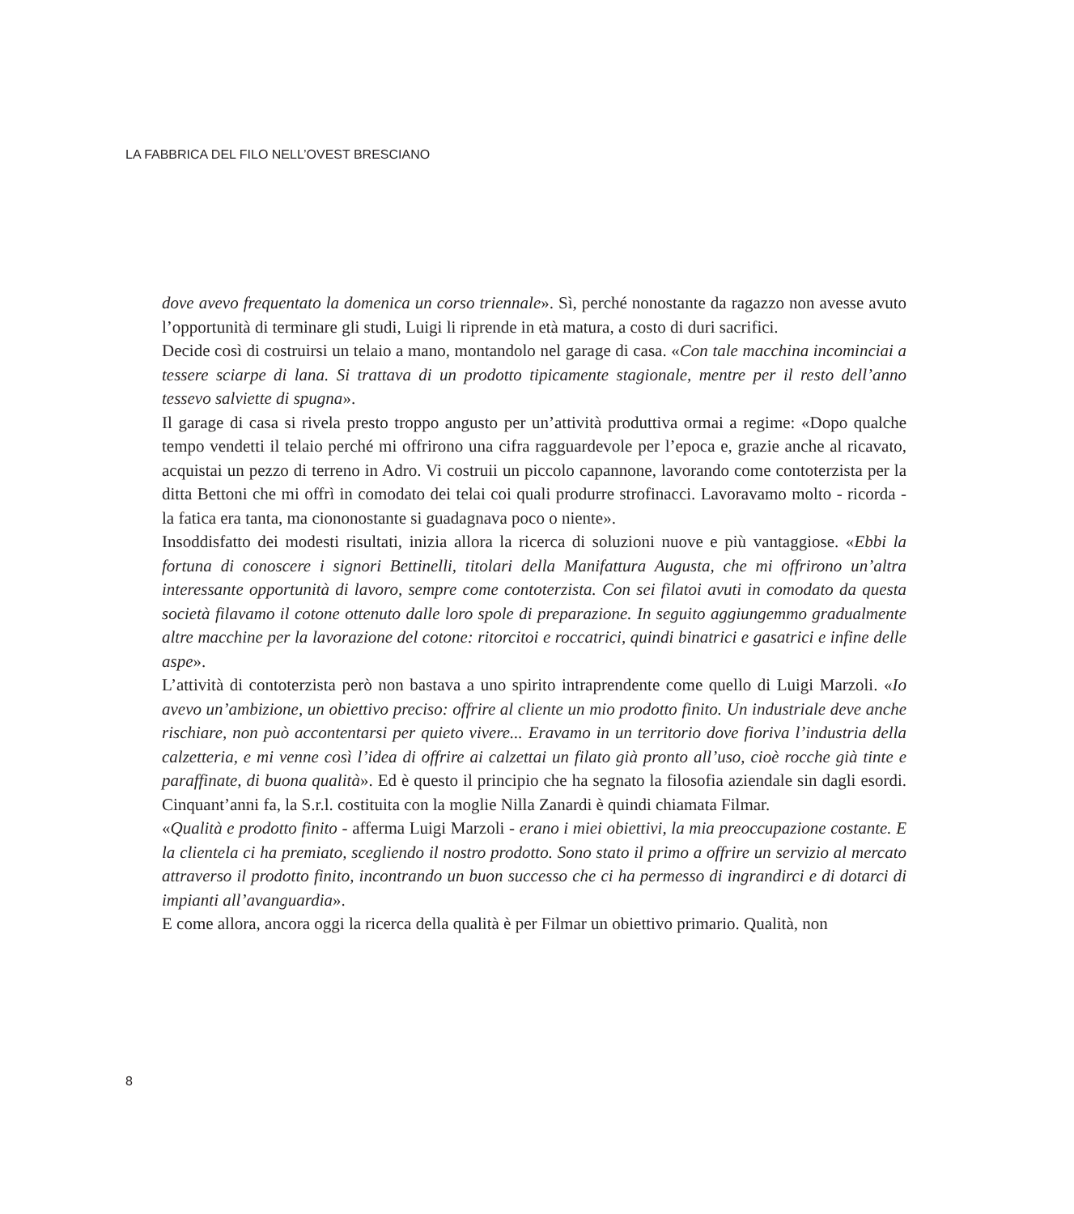LA FABBRICA DEL FILO NELL’OVEST BRESCIANO
dove avevo frequentato la domenica un corso triennale». Sì, perché nonostante da ragazzo non avesse avuto l’opportunità di terminare gli studi, Luigi li riprende in età matura, a costo di duri sacrifici.
Decide così di costruirsi un telaio a mano, montandolo nel garage di casa. «Con tale macchina incominciai a tessere sciarpe di lana. Si trattava di un prodotto tipicamente stagionale, mentre per il resto dell’anno tessevo salviette di spugna».
Il garage di casa si rivela presto troppo angusto per un’attività produttiva ormai a regime: «Dopo qualche tempo vendetti il telaio perché mi offrirono una cifra ragguardevole per l’epoca e, grazie anche al ricavato, acquistai un pezzo di terreno in Adro. Vi costruii un piccolo capannone, lavorando come contoterzista per la ditta Bettoni che mi offrì in comodato dei telai coi quali produrre strofinacci. Lavoravamo molto - ricorda - la fatica era tanta, ma ciononostante si guadagnava poco o niente».
Insoddisfatto dei modesti risultati, inizia allora la ricerca di soluzioni nuove e più vantaggiose. «Ebbi la fortuna di conoscere i signori Bettinelli, titolari della Manifattura Augusta, che mi offrirono un’altra interessante opportunità di lavoro, sempre come contoterzista. Con sei filatoi avuti in comodato da questa società filavamo il cotone ottenuto dalle loro spole di preparazione. In seguito aggiungemmo gradualmente altre macchine per la lavorazione del cotone: ritorcitoi e roccatrici, quindi binatrici e gasatrici e infine delle aspe».
L’attività di contoterzista però non bastava a uno spirito intraprendente come quello di Luigi Marzoli. «Io avevo un’ambizione, un obiettivo preciso: offrire al cliente un mio prodotto finito. Un industriale deve anche rischiare, non può accontentarsi per quieto vivere... Eravamo in un territorio dove fioriva l’industria della calzetteria, e mi venne così l’idea di offrire ai calzettai un filato già pronto all’uso, cioè rocche già tinte e paraffinate, di buona qualità». Ed è questo il principio che ha segnato la filosofia aziendale sin dagli esordi. Cinquant’anni fa, la S.r.l. costituita con la moglie Nilla Zanardi è quindi chiamata Filmar.
«Qualità e prodotto finito - afferma Luigi Marzoli - erano i miei obiettivi, la mia preoccupazione costante. E la clientela ci ha premiato, scegliendo il nostro prodotto. Sono stato il primo a offrire un servizio al mercato attraverso il prodotto finito, incontrando un buon successo che ci ha permesso di ingrandirci e di dotarci di impianti all’avanguardia».
E come allora, ancora oggi la ricerca della qualità è per Filmar un obiettivo primario. Qualità, non
8